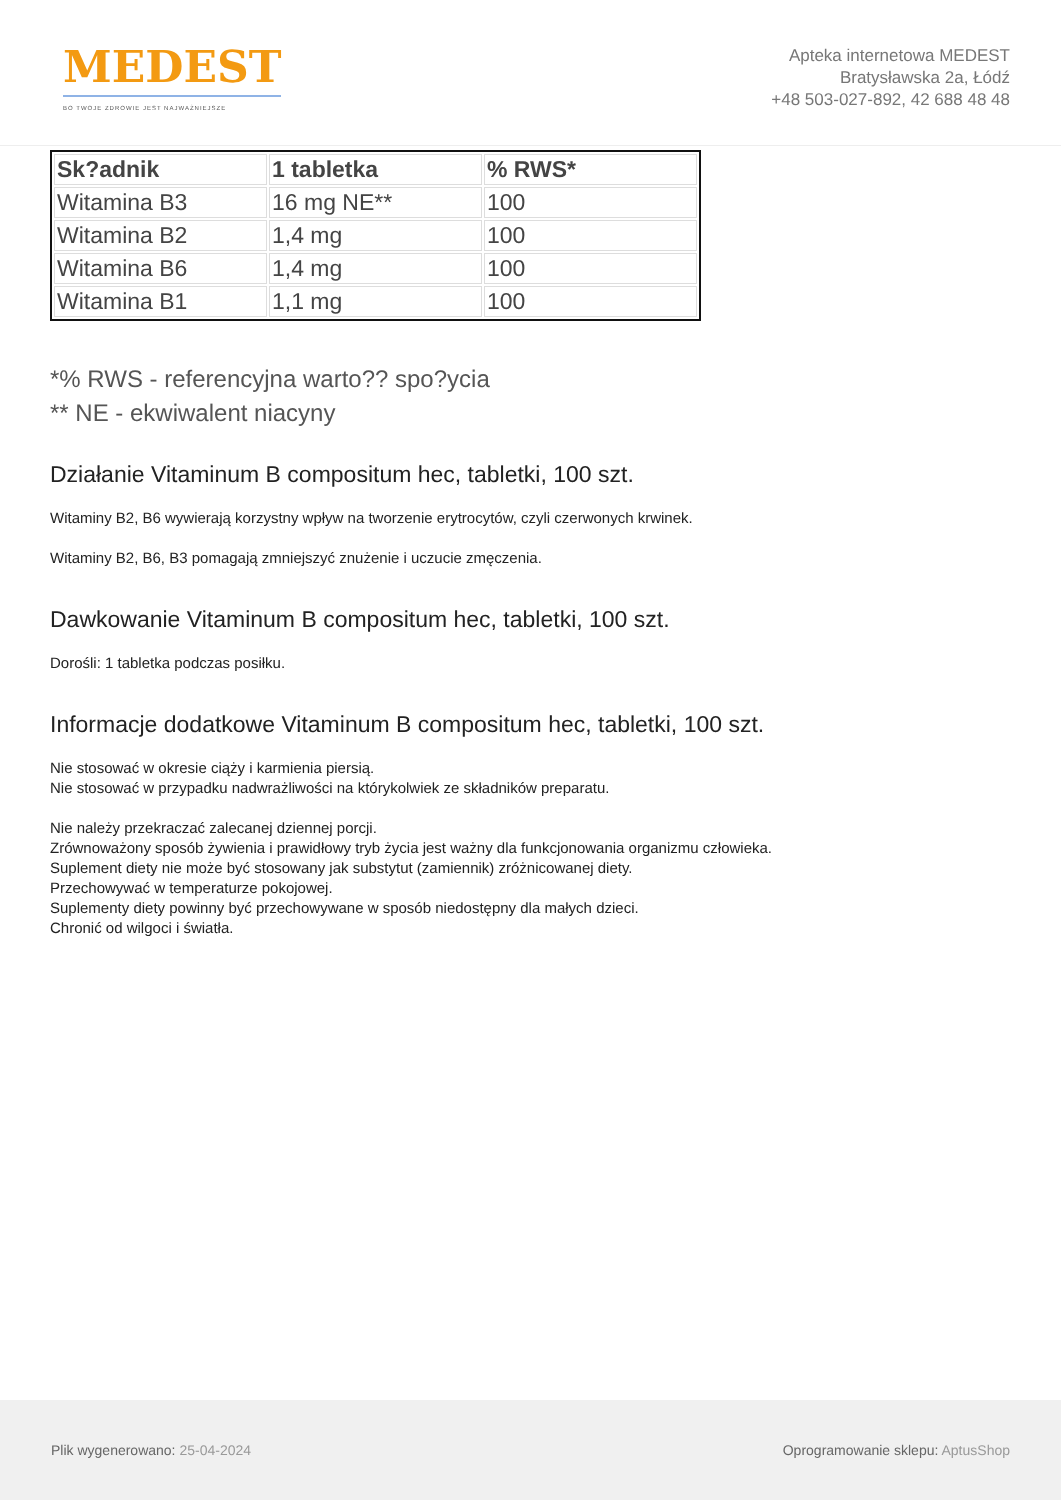MEDEST
BO TWOJE ZDROWIE JEST NAJWAŻNIEJSZE
Apteka internetowa MEDEST
Bratysławska 2a, Łódź
+48 503-027-892, 42 688 48 48
| Sk?adnik | 1 tabletka | % RWS* |
| --- | --- | --- |
| Witamina B3 | 16 mg NE** | 100 |
| Witamina B2 | 1,4 mg | 100 |
| Witamina B6 | 1,4 mg | 100 |
| Witamina B1 | 1,1 mg | 100 |
*% RWS - referencyjna warto?? spo?ycia
** NE - ekwiwalent niacyny
Działanie Vitaminum B compositum hec, tabletki, 100 szt.
Witaminy B2, B6 wywierają korzystny wpływ na tworzenie erytrocytów, czyli czerwonych krwinek.
Witaminy B2, B6, B3 pomagają zmniejszyć znużenie i uczucie zmęczenia.
Dawkowanie Vitaminum B compositum hec, tabletki, 100 szt.
Dorośli: 1 tabletka podczas posiłku.
Informacje dodatkowe Vitaminum B compositum hec, tabletki, 100 szt.
Nie stosować w okresie ciąży i karmienia piersią.
Nie stosować w przypadku nadwrażliwości na którykolwiek ze składników preparatu.
Nie należy przekraczać zalecanej dziennej porcji.
Zrównoważony sposób żywienia i prawidłowy tryb życia jest ważny dla funkcjonowania organizmu człowieka.
Suplement diety nie może być stosowany jak substytut (zamiennik) zróżnicowanej diety.
Przechowywać w temperaturze pokojowej.
Suplementy diety powinny być przechowywane w sposób niedostępny dla małych dzieci.
Chronić od wilgoci i światła.
Plik wygenerowano: 25-04-2024 Oprogramowanie sklepu: AptusShop